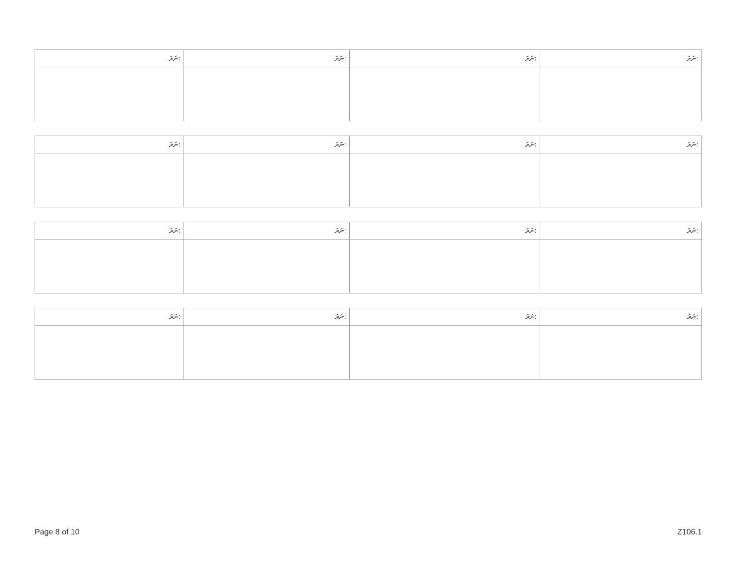| ނަރަ: | ނަރަ: | ނަރަ: | ނަރަ: |
| --- | --- | --- | --- |
| ނަރަ: | ނަރަ: | ނަރަ: | ނަރަ: |
| --- | --- | --- | --- |
| ނަރަ: | ނަރަ: | ނަރަ: | ނަރަ: |
| --- | --- | --- | --- |
| ނަރަ: | ނަރަ: | ނަރަ: | ނަރަ: |
| --- | --- | --- | --- |
Page 8 of 10 Z106.1